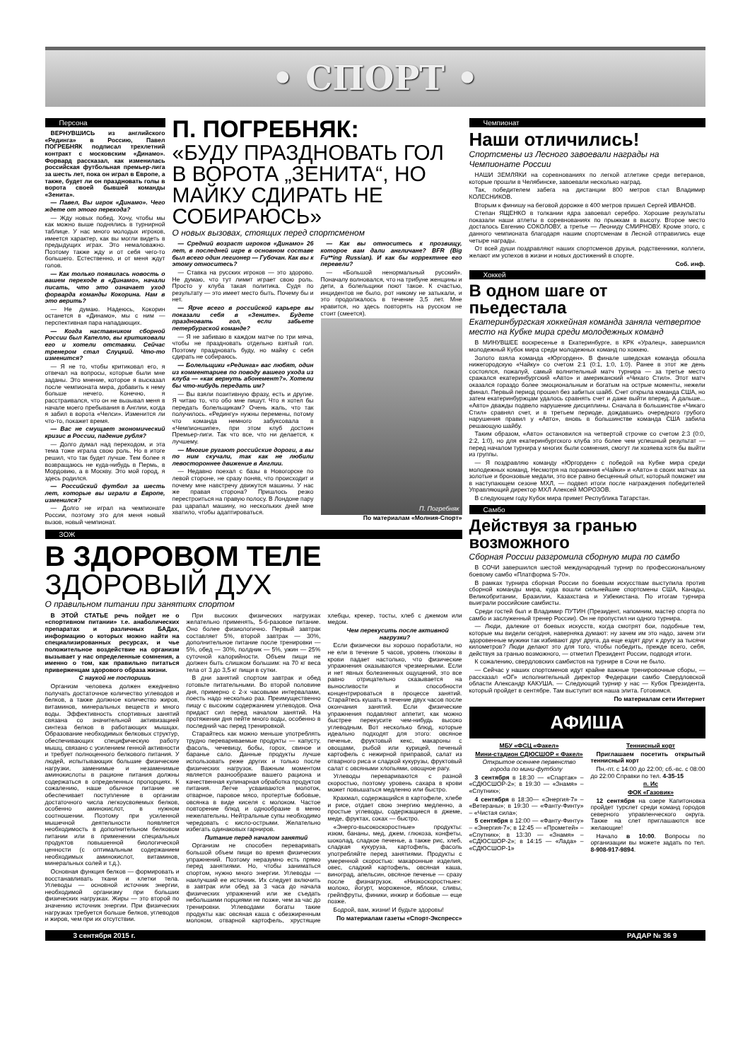• СПОРТ •
Персона
ВЕРНУВШИСЬ из английского «Рединга» в Россию, Павел ПОГРЕБНЯК подписал трехлетний контракт с московским «Динамо». Форвард рассказал, как изменилась российская футбольная премьер-лига за шесть лет, пока он играл в Европе, а также, будет ли он праздновать голы в ворота своей бывшей команды «Зенита».
— Павел, Вы игрок «Динамо». Чего ждете от этого перехода?
— Жду новых побед. Хочу, чтобы мы как можно выше поднялись в турнирной таблице. У нас много молодых игроков, имеется характер, как вы могли видеть в предыдущих играх. Это немаловажно. Поэтому также жду и от себя чего-то большего. Естественно, и от меня ждут голов.
— Как только появилась новость о вашем переходе в «Динамо», начали писать, что это означает уход форварда команды Кокорина. Нам в это верить?
— Не думаю. Надеюсь, Кокорин останется в «Динамо», мы с ним — перспективная пара нападающих.
— Когда наставником сборной России был Капелло, вы критиковали его и хотели отставки. Сейчас тренером стал Слуцкий. Что-то изменится?
— Я не то, чтобы критиковал его, я отвечал на вопросы, которые были мне заданы. Это мнение, которое я высказал после чемпионата мира, добавить к нему больше нечего. Конечно, я расстраивался, что он не вызывал меня в начале моего пребывания в Англии, когда я забил в ворота «Челси». Изменится ли что-то, покажет время.
— Вас не смущает экономический кризис в России, падение рубля?
— Долго думал над переходом, и эта тема тоже играла свою роль. Но в итоге решил, что так будет лучше. Тем более я возвращаюсь не куда-нибудь в Пермь, в Мордовию, а в Москву. Это мой город, я здесь родился.
— Российский футбол за шесть лет, которые вы играли в Европе, изменился?
— Долго не играл на чемпионате России, поэтому это для меня новый вызов, новый чемпионат.
П. ПОГРЕБНЯК:
«БУДУ ПРАЗДНОВАТЬ ГОЛ В ВОРОТА „ЗЕНИТА“, НО МАЙКУ СДИРАТЬ НЕ СОБИРАЮСЬ»
О новых вызовах, стоящих перед спортсменом
— Средний возраст игроков «Динамо» 26 лет, в последней игре в основном составе был всего один легионер — Губочан. Как вы к этому относитесь?
— Ставка на русских игроков — это здорово. Не думаю, что тут лимит играет свою роль. Просто у клуба такая политика. Судя по результату — это имеет место быть. Почему бы и нет.
— Ярче всего в российской карьере вы показали себя в «Зените». Будете праздновать гол, если забьете петербургской команде?
— Я не забиваю в каждом матче по три мяча, чтобы не праздновать отдельно взятый гол. Поэтому праздновать буду, но майку с себя сдирать не собираюсь.
— Болельщики «Рединга» вас любят, один из комментариев по поводу вашего ухода из клуба — «как вернуть абонемент?». Хотели бы что-нибудь передать им?
— Вы взяли позитивную фразу, есть и другие. Я читаю то, что обо мне пишут. Что я хотел бы передать болельщикам? Очень жаль, что так получилось. «Редингу» нужны перемены, потому что команда немного забуксовала в «Чемпионшипе», при этом клуб достоин Премьер-лиги. Так что все, что ни делается, к лучшему.
— Многие ругают российские дороги, а вы по ним скучали, так как не любили левостороннее движение в Англии.
— Недавно поехал с базы в Новогорске по левой стороне, не сразу поняв, что происходит и почему мне навстречу движутся машины. У нас же правая сторона? Пришлось резко перестроиться на правую полосу. В Лондоне пару раз царапал машину, но нескольких дней мне хватило, чтобы адаптироваться.
— Как вы относитесь к прозвищу, которое вам дали англичане? BFR (Big Fu**ing Russian). И как бы корректнее его перевели?
— «Большой ненормальный русский». Поначалу волновался, что на трибуне женщины и дети, а болельщики поют такое. К счастью, инцидентов не было, рот никому не затыкали, и это продолжалось в течение 3,5 лет. Мне нравится, но здесь повторять на русском не стоит (смеется).
П. Погребняк
По материалам «Молния-Спорт»
ЗОЖ
В ЗДОРОВОМ ТЕЛЕ ЗДОРОВЫЙ ДУХ
О правильном питании при занятиях спортом
В ЭТОЙ СТАТЬЕ речь пойдет не о «спортивном питании» т.е. анаболических препаратах и различных БАДах, информацию о которых можно найти на специализированных ресурсах, и чье положительное воздействие на организм вызывает у нас определенные сомнения, а именно о том, как правильно питаться приверженцам здорового образа жизни.
С наукой не поспоришь
Организм человека должен ежедневно получать достаточное количество углеводов и белков, а также должное количество жиров, витаминов, минеральных веществ и много воды. Эффективность спортивных занятий связана со значительной активизацией синтеза белков в работающих мышцах. Образование необходимых белковых структур, обеспечивающих специфическую работу мышц, связано с усилением генной активности и требует полноценного белкового питания. У людей, испытывающих большие физические нагрузки, заменимые и незаменимые аминокислоты в рационе питания должны содержаться в определенных пропорциях. К сожалению, наше обычное питание не обеспечивает поступление в организм достаточного числа легкоусвояемых белков, особенно аминокислот, в нужном соотношении. Поэтому при усиленной мышечной деятельности появляется необходимость в дополнительном белковом питании или в применении специальных продуктов повышенной биологической ценности (с оптимальным содержанием необходимых аминокислот, витаминов, минеральных солей и т.д.).
Основная функция белков — формировать и восстанавливать ткани и клетки тела. Углеводы — основной источник энергии, необходимой организму при больших физических нагрузках. Жиры — это второй по значению источник энергии. При физических нагрузках требуется больше белков, углеводов и жиров, чем при их отсутствии.
При высоких физических нагрузках желательно применять, 5-6-разовое питание. Оно более физиологично. Первый завтрак составляет 5%, второй завтрак — 30%, дополнительное питание после тренировки — 5%, обед — 30%, полдник — 5%, ужин — 25% суточной калорийности. Объем пищи не должен быть слишком большим: на 70 кг веса тела от 3 до 3,5 кг пищи в сутки.
В дни занятий спортом завтрак и обед готовьте питательными. Во второй половине дня, примерно с 2-х часовыми интервалами, поесть надо несколько раз. Преимущественно пищу с высоким содержанием углеводов. Она придаст сил перед началом занятий. На протяжении дня пейте много воды, особенно в последний час перед тренировкой.
Старайтесь как можно меньше употреблять трудно перевариваемые продукты — капусту, фасоль, чечевицу, бобы, горох, свиное и баранье сало. Данные продукты лучше использовать реже других и только после физических нагрузок. Важным моментом является разнообразие вашего рациона и качественная кулинарная обработка продуктов питания. Легче усваиваются молоток, отварное, паровое мясо, протертые бобовые, овсянка в виде киселя с молоком. Частое повторение блюд и однообразие в меню нежелательны. Нейтральные супы необходимо чередовать с кисло-острыми. Желательно избегать одинаковых гарниров.
Питание перед началом занятий
Организм не способен переваривать большой объем пищи во время физических упражнений. Поэтому неразумно есть прямо перед занятиями. Но, чтобы заниматься спортом, нужно много энергии. Углеводы — наилучший ее источник. Их следует включить в завтрак или обед за 3 часа до начала физических упражнений или же съедать небольшими порциями не позже, чем за час до тренировки. Углеводами богаты такие продукты как: овсяная каша с обезжиренным молоком, отварной картофель, хрустящие хлебцы, крекер, тосты, хлеб с джемом или медом.
Чем перекусить после активной нагрузки?
Если физически вы хорошо поработали, но не ели в течение 5 часов, уровень глюкозы в крови падает настолько, что физические упражнения оказываются чрезмерными. Если и нет явных болезненных ощущений, это все равно отрицательно сказывается на выносливости и способности концентрироваться в процессе занятий. Старайтесь кушать в течение двух часов после окончания занятий. Если физические упражнения подавляют аппетит, как можно быстрее перекусите чем-нибудь высоко углеводным. Вот несколько блюд, которые идеально подходят для этого: овсяное печенье, фруктовый кекс, макароны с овощами, рыбой или курицей, печеный картофель с нежирной приправой, салат из отварного риса и сладкой кукурузы, фруктовый салат с овсяными хлопьями, овощное рагу.
Углеводы перевариваются с разной скоростью, поэтому уровень сахара в крови может повышаться медленно или быстро.
Крахмал, содержащийся в картофеле, хлебе и рисе, отдает свою энергию медленно, а простые углеводы, содержащиеся в джеме, меде, фруктах, соках — быстро.
«Энерго-высокоскоростные» продукты: изюм, бананы, мед, джем, глюкоза, конфеты, шоколад, сладкое печенье, а также рис, хлеб, сладкая кукуруза, картофель, фасоль употребляйте перед занятиями. Продукты с умеренной скоростью: макаронные изделия, овес, сладкий картофель, овсяная каша, виноград, апельсин, овсяное печенье — сразу после физнагрузок. «Низкоскоростные»: молоко, йогурт, мороженое, яблоки, сливы, грейпфруты, финики, инжир и бобовые — еще позже.
Бодрой, вам, жизни! И будьте здоровы!
По материалам газеты «Спорт-Экспресс»
Чемпионат
Наши отличились!
Спортсмены из Лесного завоевали награды на Чемпионате России
НАШИ ЗЕМЛЯКИ на соревнованиях по легкой атлетике среди ветеранов, которые прошли в Челябинске, завоевали несколько наград.
Так, победителем забега на дистанции 800 метров стал Владимир КОЛЕСНИКОВ.
Вторым к финишу на беговой дорожке в 400 метров пришел Сергей ИВАНОВ.
Степан ЯЩЕНКО в толкании ядра завоевал серебро. Хорошие результаты показали наши атлеты в соревнованиях по прыжкам в высоту. Второе место досталось Евгению СОКОЛОВУ, а третье — Леониду СМИРНОВУ. Кроме этого, с данного чемпионата благодаря нашим спортсменам в Лесной отправились еще четыре награды.
От всей души поздравляют наших спортсменов друзья, родственники, коллеги, желают им успехов в жизни и новых достижений в спорте.
Соб. инф.
Хоккей
В одном шаге от пьедестала
Екатеринбургская хоккейная команда заняла четвертое место на Кубке мира среди молодежных команд
В МИНУВШЕЕ воскресенье в Екатеринбурге, в КРК «Уралец», завершился молодежный Кубок мира среди молодежных команд по хоккею.
Золото взяла команда «Юргорден». В финале шведская команда обошла нижегородскую «Чайку» со счетом 2:1 (0:1, 1:0, 1:0). Ранее в этот же день состоялся, пожалуй, самый волнительный матч турнира — за третье место сражался екатеринбургский «Авто» и американский «Чикаго Стил». Этот матч оказался гораздо более эмоциональным и богатым на острые моменты, нежели финал. Первый период прошел без забитых шайб. Счет открыла команда США, но затем екатеринбуржцам удалось сравнять счет и даже выйти вперед. А дальше... «Авто» дважды подвело нарушение дисциплины. Сначала в большинстве «Чикаго Стил» сравнял счет, и в третьем периоде, дождавшись очередного грубого нарушения правил у «Авто», вновь в большинстве команда США забила решающую шайбу.
Таким образом, «Авто» остановился на четвертой строчке со счетом 2:3 (0:0, 2:2, 1:0), но для екатеринбургского клуба это более чем успешный результат — перед началом турнира у многих были сомнения, смогут ли хозяева хотя бы выйти из группы.
— Я поздравляю команду «Юргорден» с победой на Кубке мира среди молодежных команд. Несмотря на поражения «Чайки» и «Авто» в своих матчах за золотые и бронзовые медали, это все равно бесценный опыт, который поможет им в наступающем сезоне МХЛ, — подвел итоги после награждения победителей Управляющий директор МХЛ Алексей МОРОЗОВ.
В следующем году Кубок мира примет Республика Татарстан.
Самбо
Действуя за гранью возможного
Сборная России разгромила сборную мира по самбо
В СОЧИ завершился шестой международный турнир по профессиональному боевому самбо «Платформа S-70».
В рамках турнира сборная России по боевым искусствам выступила против сборной команды мира, куда вошли сильнейшие спортсмены США, Канады, Великобритании, Бразилии, Казахстана и Узбекистана. По итогам турнира выиграли российские самбисты.
Среди гостей был и Владимир ПУТИН (Президент, напомним, мастер спорта по самбо и заслуженный тренер России). Он не пропустил ни одного турнира.
— Люди, далекие от боевых искусств, когда смотрят бои, подобные тем, которые мы видели сегодня, наверняка думают: ну зачем им это надо, зачем эти здоровенные мужики так избивают друг друга, да еще ездят друг к другу за тысячи километров? Люди делают это для того, чтобы победить, прежде всего, себя, действуя за гранью возможного, — отметил Президент России, подводя итоги.
К сожалению, свердловских самбистов на турнире в Сочи не было.
— Сейчас у наших спортсменов идут крайне важные тренировочные сборы, — рассказал «ОГ» исполнительный директор Федерации самбо Свердловской области Александр КАКУША. — Следующий турнир у нас — Кубок Президента, который пройдет в сентябре. Там выступит вся наша элита. Готовимся.
По материалам сети Интернет
АФИША
МБУ «ФСЦ «Факел»
Мини-стадион СДЮСШОР « Факел»
Открытое осеннее первенство города по мини-футболу
3 сентября в 18:30 — «Спартак» – «СДЮСШОР-2»; в 19:30 — «Знамя» – «Спутник»;
4 сентября в 18:30— «Энергия-7» – «Ветераны»; в 19:30 — «Фанту-Финту» – «Чистая сила»;
5 сентября в 12:00 — «Фанту-Финту» – «Энергия-7»; в 12:45 — «Прометей» – «Спутник»; в 13:30 — «Знамя» – «СДЮСШОР-2»; в 14:15 — «Лада» – «СДЮСШОР-1»
Теннисный корт
Приглашаем посетить открытый теннисный корт
Пн.-пт. с 14:00 до 22:00; сб.-вс. с 08:00 до 22:00 Справки по тел. 4-35-15
п. Ис
ФОК «Газовик»
12 сентября на озере Капитоновка пройдет турслет среди команд городов северного управленческого округа. Также на слет приглашаются все желающие!
Начало в 10:00. Вопросы по организации вы можете задать по тел. 8-908-917-9894.
3 сентября 2015 г. РАДАР № 36 9